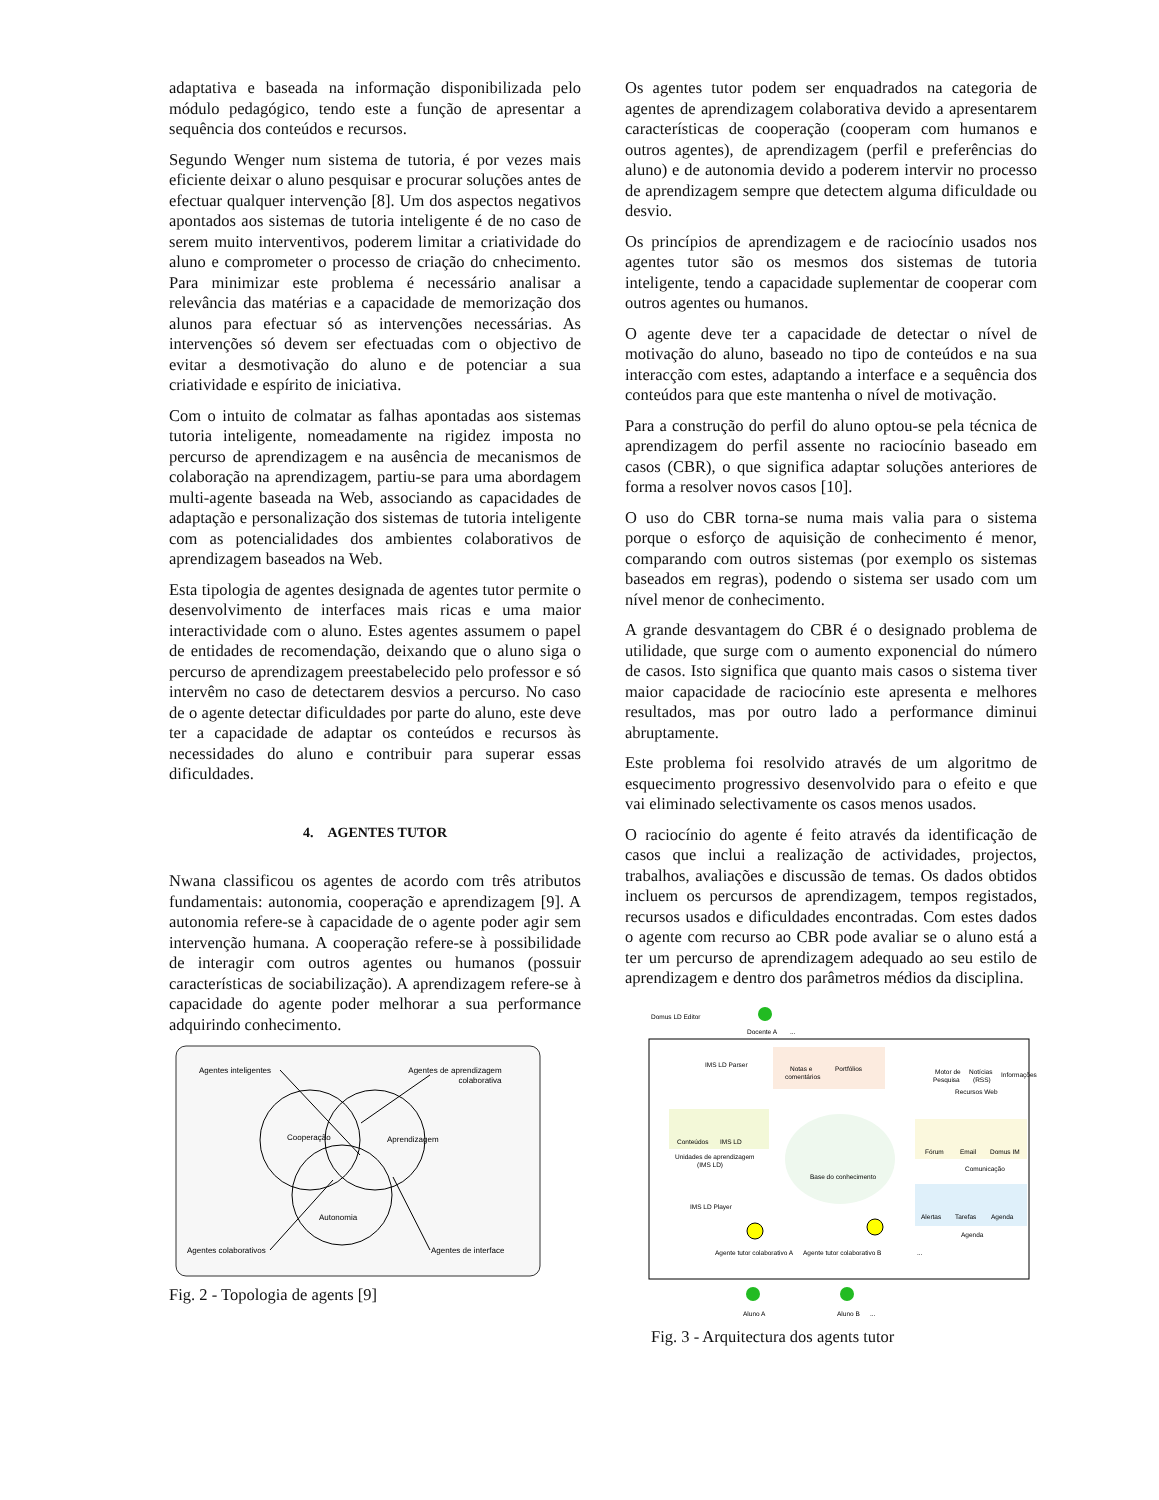adaptativa e baseada na informação disponibilizada pelo módulo pedagógico, tendo este a função de apresentar a sequência dos conteúdos e recursos.
Segundo Wenger num sistema de tutoria, é por vezes mais eficiente deixar o aluno pesquisar e procurar soluções antes de efectuar qualquer intervenção [8]. Um dos aspectos negativos apontados aos sistemas de tutoria inteligente é de no caso de serem muito interventivos, poderem limitar a criatividade do aluno e comprometer o processo de criação do cnhecimento. Para minimizar este problema é necessário analisar a relevância das matérias e a capacidade de memorização dos alunos para efectuar só as intervenções necessárias. As intervenções só devem ser efectuadas com o objectivo de evitar a desmotivação do aluno e de potenciar a sua criatividade e espírito de iniciativa.
Com o intuito de colmatar as falhas apontadas aos sistemas tutoria inteligente, nomeadamente na rigidez imposta no percurso de aprendizagem e na ausência de mecanismos de colaboração na aprendizagem, partiu-se para uma abordagem multi-agente baseada na Web, associando as capacidades de adaptação e personalização dos sistemas de tutoria inteligente com as potencialidades dos ambientes colaborativos de aprendizagem baseados na Web.
Esta tipologia de agentes designada de agentes tutor permite o desenvolvimento de interfaces mais ricas e uma maior interactividade com o aluno. Estes agentes assumem o papel de entidades de recomendação, deixando que o aluno siga o percurso de aprendizagem preestabelecido pelo professor e só intervêm no caso de detectarem desvios a percurso. No caso de o agente detectar dificuldades por parte do aluno, este deve ter a capacidade de adaptar os conteúdos e recursos às necessidades do aluno e contribuir para superar essas dificuldades.
4. AGENTES TUTOR
Nwana classificou os agentes de acordo com três atributos fundamentais: autonomia, cooperação e aprendizagem [9]. A autonomia refere-se à capacidade de o agente poder agir sem intervenção humana. A cooperação refere-se à possibilidade de interagir com outros agentes ou humanos (possuir características de sociabilização). A aprendizagem refere-se à capacidade do agente poder melhorar a sua performance adquirindo conhecimento.
Cooperação
Aprendizagem
Autonomia
Agentes inteligentes
Agentes de aprendizagem
colaborativa
Agentes colaborativos
Agentes de interface
Fig. 2 - Topologia de agents [9]
Os agentes tutor podem ser enquadrados na categoria de agentes de aprendizagem colaborativa devido a apresentarem características de cooperação (cooperam com humanos e outros agentes), de aprendizagem (perfil e preferências do aluno) e de autonomia devido a poderem intervir no processo de aprendizagem sempre que detectem alguma dificuldade ou desvio.
Os princípios de aprendizagem e de raciocínio usados nos agentes tutor são os mesmos dos sistemas de tutoria inteligente, tendo a capacidade suplementar de cooperar com outros agentes ou humanos.
O agente deve ter a capacidade de detectar o nível de motivação do aluno, baseado no tipo de conteúdos e na sua interacção com estes, adaptando a interface e a sequência dos conteúdos para que este mantenha o nível de motivação.
Para a construção do perfil do aluno optou-se pela técnica de aprendizagem do perfil assente no raciocínio baseado em casos (CBR), o que significa adaptar soluções anteriores de forma a resolver novos casos [10].
O uso do CBR torna-se numa mais valia para o sistema porque o esforço de aquisição de conhecimento é menor, comparando com outros sistemas (por exemplo os sistemas baseados em regras), podendo o sistema ser usado com um nível menor de conhecimento.
A grande desvantagem do CBR é o designado problema de utilidade, que surge com o aumento exponencial do número de casos. Isto significa que quanto mais casos o sistema tiver maior capacidade de raciocínio este apresenta e melhores resultados, mas por outro lado a performance diminui abruptamente.
Este problema foi resolvido através de um algoritmo de esquecimento progressivo desenvolvido para o efeito e que vai eliminado selectivamente os casos menos usados.
O raciocínio do agente é feito através da identificação de casos que inclui a realização de actividades, projectos, trabalhos, avaliações e discussão de temas. Os dados obtidos incluem os percursos de aprendizagem, tempos registados, recursos usados e dificuldades encontradas. Com estes dados o agente com recurso ao CBR pode avaliar se o aluno está a ter um percurso de aprendizagem adequado ao seu estilo de aprendizagem e dentro dos parâmetros médios da disciplina.
Domus LD Editor
Docente A
...
Notas e
comentários
Portfólios
IMS LD Parser
Motor de
Pesquisa
Notícias
(RSS)
Informações
Recursos Web
Conteúdos
IMS LD
Unidades de aprendizagem
(IMS LD)
Base do conhecimento
Fórum
Email
Domus IM
Comunicação
Alertas
Tarefas
Agenda
Agenda
IMS LD Player
Agente tutor colaborativo A
Agente tutor colaborativo B
...
Aluno A
Aluno B
...
Fig. 3 - Arquitectura dos agents tutor